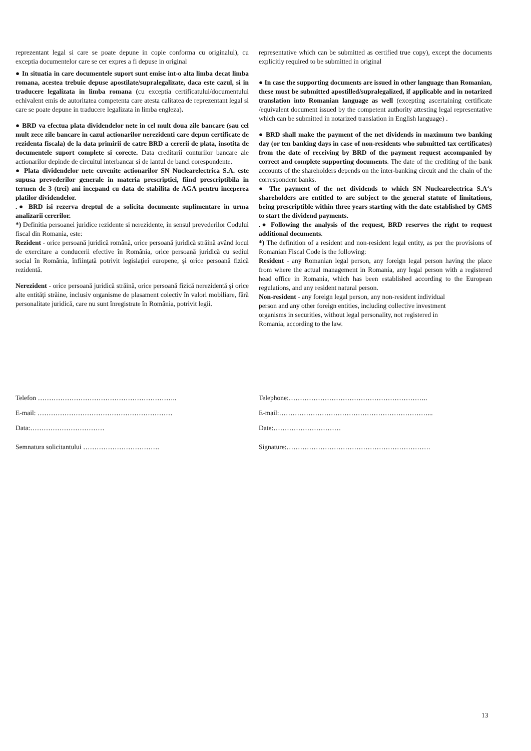reprezentant legal si care se poate depune in copie conforma cu originalul), cu exceptia documentelor care se cer expres a fi depuse in original
● In situatia in care documentele suport sunt emise int-o alta limba decat limba romana, acestea trebuie depuse apostilate/supralegalizate, daca este cazul, si in traducere legalizata in limba romana (cu exceptia certificatului/documentului echivalent emis de autoritatea competenta care atesta calitatea de reprezentant legal si care se poate depune in traducere legalizata in limba engleza).
● BRD va efectua plata dividendelor nete in cel mult doua zile bancare (sau cel mult zece zile bancare in cazul actionarilor nerezidenti care depun certificate de rezidenta fiscala) de la data primirii de catre BRD a cererii de plata, insotita de documentele suport complete si corecte. Data creditarii conturilor bancare ale actionarilor depinde de circuitul interbancar si de lantul de banci corespondente.
● Plata dividendelor nete cuvenite actionarilor SN Nuclearelectrica S.A. este supusa prevederilor generale in materia prescriptiei, fiind prescriptibila in termen de 3 (trei) ani incepand cu data de stabilita de AGA pentru inceperea platilor dividendelor.
.● BRD isi rezerva dreptul de a solicita documente suplimentare in urma analizarii cererilor.
*) Definitia persoanei juridice rezidente si nerezidente, in sensul prevederilor Codului fiscal din Romania, este:
Rezident - orice persoană juridică română, orice persoană juridică străină având locul de exercitare a conducerii efective în România, orice persoană juridică cu sediul social în România, înfiinţată potrivit legislaţiei europene, şi orice persoană fizică rezidentă.
Nerezident - orice persoană juridică străină, orice persoană fizică nerezidentă şi orice alte entităţi străine, inclusiv organisme de plasament colectiv în valori mobiliare, fără personalitate juridică, care nu sunt înregistrate în România, potrivit legii.
representative which can be submitted as certified true copy), except the documents explicitly required to be submitted in original
● In case the supporting documents are issued in other language than Romanian, these must be submitted apostilled/supralegalized, if applicable and in notarized translation into Romanian language as well (excepting ascertaining certificate /equivalent document issued by the competent authority attesting legal representative which can be submitted in notarized translation in English language) .
● BRD shall make the payment of the net dividends in maximum two banking day (or ten banking days in case of non-residents who submitted tax certificates) from the date of receiving by BRD of the payment request accompanied by correct and complete supporting documents. The date of the crediting of the bank accounts of the shareholders depends on the inter-banking circuit and the chain of the correspondent banks.
● The payment of the net dividends to which SN Nuclearelectrica S.A‘s shareholders are entitled to are subject to the general statute of limitations, being prescriptible within three years starting with the date established by GMS to start the dividend payments.
.● Following the analysis of the request, BRD reserves the right to request additional documents.
*) The definition of a resident and non-resident legal entity, as per the provisions of Romanian Fiscal Code is the following:
Resident - any Romanian legal person, any foreign legal person having the place from where the actual management in Romania, any legal person with a registered head office in Romania, which has been established according to the European regulations, and any resident natural person.
Non-resident - any foreign legal person, any non-resident individual
person and any other foreign entities, including collective investment
organisms in securities, without legal personality, not registered in
Romania, according to the law.
Telefon ……………………………………………………..
E-mail: ……………………………………………………
Data:……………………………
Semnatura solicitantului …………………………….
Telephone:……………………………………………………..
E-mail:…………………………………………………………...
Date:…………………………
Signature:……………………………………………………….
13